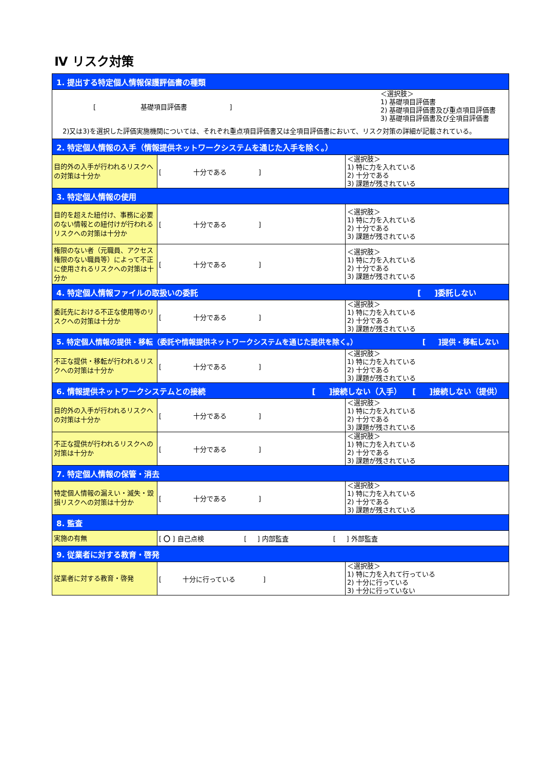Ⅳ リスク対策
| 1. 提出する特定個人情報保護評価書の種類 | | |
| [ 基礎項目評価書 ] ＜選択肢＞ 1) 基礎項目評価書 2) 基礎項目評価書及び重点項目評価書 3) 基礎項目評価書及び全項目評価書 2)又は3)を選択した評価実施機関については、それぞれ重点項目評価書又は全項目評価書において、リスク対策の詳細が記載されている。 | | |
| 2. 特定個人情報の入手（情報提供ネットワークシステムを通じた入手を除く。） | | |
| 目的外の入手が行われるリスクへの対策は十分か | [ 十分である ] | ＜選択肢＞ 1) 特に力を入れている 2) 十分である 3) 課題が残されている |
| 3. 特定個人情報の使用 | | |
| 目的を超えた紐付け、事務に必要のない情報との紐付けが行われるリスクへの対策は十分か | [ 十分である ] | ＜選択肢＞ 1) 特に力を入れている 2) 十分である 3) 課題が残されている |
| 権限のない者（元職員、アクセス権限のない職員等）によって不正に使用されるリスクへの対策は十分か | [ 十分である ] | ＜選択肢＞ 1) 特に力を入れている 2) 十分である 3) 課題が残されている |
| 4. 特定個人情報ファイルの取扱いの委託 [ ]委託しない | | |
| 委託先における不正な使用等のリスクへの対策は十分か | [ 十分である ] | ＜選択肢＞ 1) 特に力を入れている 2) 十分である 3) 課題が残されている |
| 5. 特定個人情報の提供・移転（委託や情報提供ネットワークシステムを通じた提供を除く。） [ ]提供・移転しない | | |
| 不正な提供・移転が行われるリスクへの対策は十分か | [ 十分である ] | ＜選択肢＞ 1) 特に力を入れている 2) 十分である 3) 課題が残されている |
| 6. 情報提供ネットワークシステムとの接続 [ ]接続しない（入手） [ ]接続しない（提供） | | |
| 目的外の入手が行われるリスクへの対策は十分か | [ 十分である ] | ＜選択肢＞ 1) 特に力を入れている 2) 十分である 3) 課題が残されている |
| 不正な提供が行われるリスクへの対策は十分か | [ 十分である ] | ＜選択肢＞ 1) 特に力を入れている 2) 十分である 3) 課題が残されている |
| 7. 特定個人情報の保管・消去 | | |
| 特定個人情報の漏えい・滅失・毀損リスクへの対策は十分か | [ 十分である ] | ＜選択肢＞ 1) 特に力を入れている 2) 十分である 3) 課題が残されている |
| 8. 監査 | | |
| 実施の有無 | [ 〇 ] 自己点検 [ ] 内部監査 [ ] 外部監査 | |
| 9. 従業者に対する教育・啓発 | | |
| 従業者に対する教育・啓発 | [ 十分に行っている ] | ＜選択肢＞ 1) 特に力を入れて行っている 2) 十分に行っている 3) 十分に行っていない |